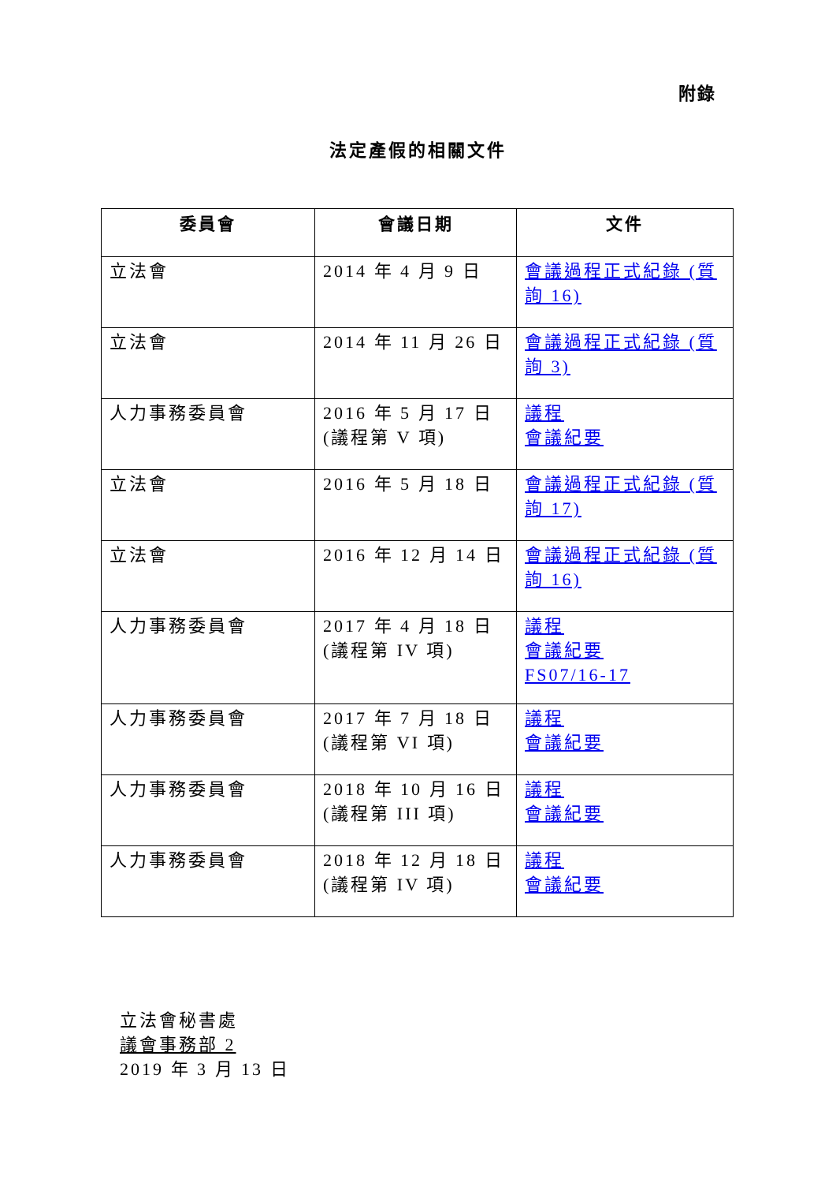附錄
法定產假的相關文件
| 委員會 | 會議日期 | 文件 |
| --- | --- | --- |
| 立法會 | 2014 年 4 月 9 日 | 會議過程正式紀錄 (質詢 16) |
| 立法會 | 2014 年 11 月 26 日 | 會議過程正式紀錄 (質詢 3) |
| 人力事務委員會 | 2016 年 5 月 17 日 (議程第 V 項) | 議程 會議紀要 |
| 立法會 | 2016 年 5 月 18 日 | 會議過程正式紀錄 (質詢 17) |
| 立法會 | 2016 年 12 月 14 日 | 會議過程正式紀錄 (質詢 16) |
| 人力事務委員會 | 2017 年 4 月 18 日 (議程第 IV 項) | 議程 會議紀要 FS07/16-17 |
| 人力事務委員會 | 2017 年 7 月 18 日 (議程第 VI 項) | 議程 會議紀要 |
| 人力事務委員會 | 2018 年 10 月 16 日 (議程第 III 項) | 議程 會議紀要 |
| 人力事務委員會 | 2018 年 12 月 18 日 (議程第 IV 項) | 議程 會議紀要 |
立法會秘書處
議會事務部 2
2019 年 3 月 13 日